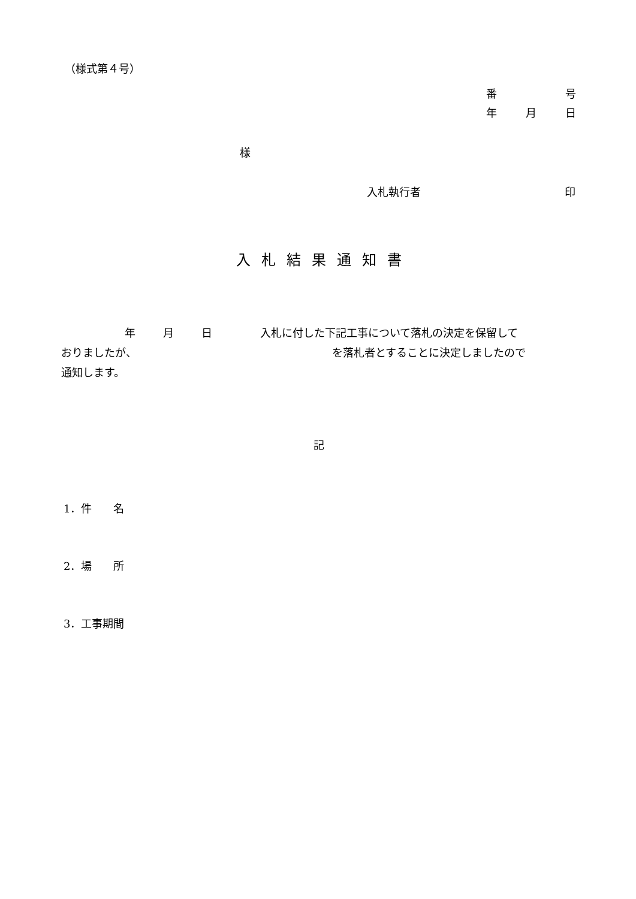（様式第４号）
番 号
年 月 日
様
入札執行者 印
入札結果通知書
年 月 日 入札に付した下記工事について落札の決定を保留して
おりましたが、 を落札者とすることに決定しましたので
通知します。
記
1．件　　名
2．場　　所
3．工事期間